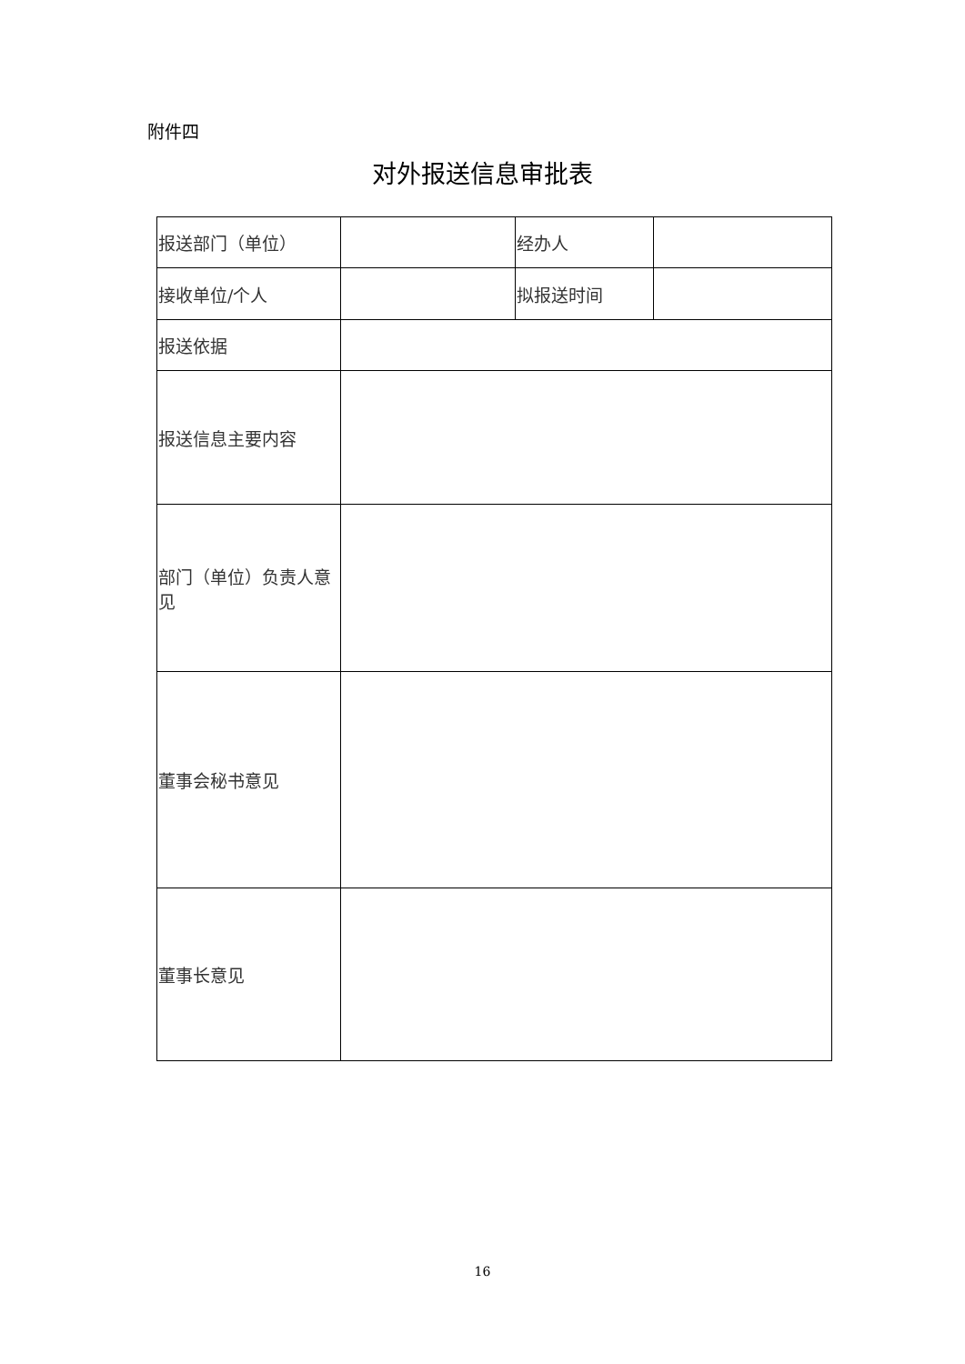附件四
对外报送信息审批表
| 报送部门（单位） | | 经办人 | |
| 接收单位/个人 | | 拟报送时间 | |
| 报送依据 | | | |
| 报送信息主要内容 | | | |
| 部门（单位）负责人意见 | | | |
| 董事会秘书意见 | | | |
| 董事长意见 | | | |
16